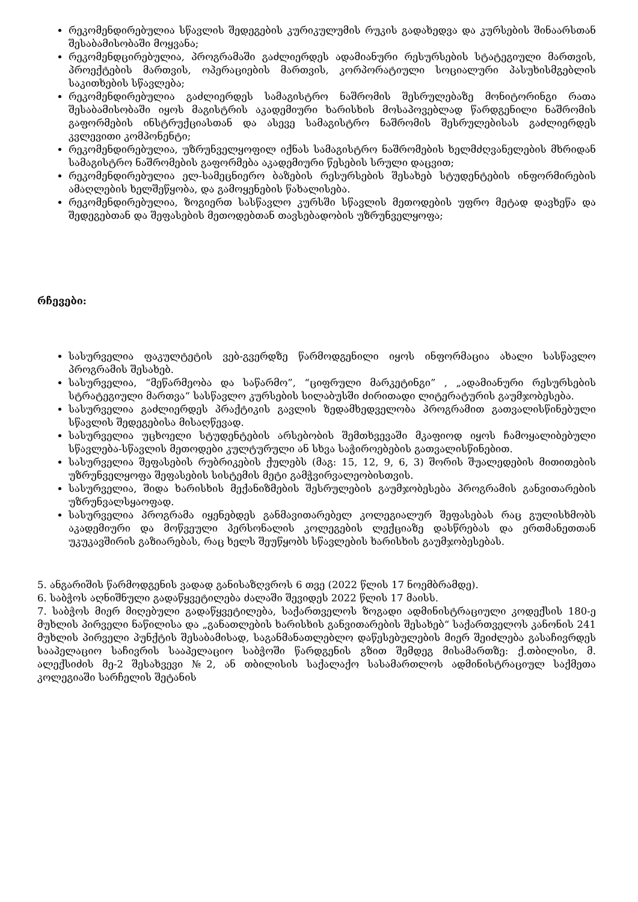რეკომენდირებულია სწავლის შედეგების კურიკულუმის რუკის გადახედვა და კურსების შინაარსთან შესაბამისობაში მოყვანა;
რეკომენდცირებულია, პროგრამაში გაძლიერდეს ადამიანური რესურსების სტატეგიული მართვის, პროექტების მართვის, ოპერაციების მართვის, კორპორატიული სოციალური პასუხისმგებლის საკითხების სწავლება;
რეკომენდირებულია გაძლიერდეს სამაგისტრო ნაშრომის შესრულებაზე მონიტორინგი რათა შესაბამისობაში იყოს მაგისტრის აკადემიური ხარისხის მოსაპოვებლად წარდგენილი ნაშრომის გაფორმების ინსტრუქციასთან და ასევე სამაგისტრო ნაშრომის შესრულებისას გაძლიერდეს კვლევითი კომპონენტი;
რეკომენდირებულია, უზრუნველყოფილ იქნას სამაგისტრო ნაშრომების ხელმძღვანელების მხრიდან სამაგისტრო ნაშრომების გაფორმება აკადემიური წესების სრული დაცვით;
რეკომენდირებულია ელ-სამეცნიერო ბაზების რესურსების შესახებ სტუდენტების ინფორმირების ამაღლების ხელშეწყობა, და გამოყენების წახალისება.
რეკომენდირებულია, ზოგიერთ სასწავლო კურსში სწავლის მეთოდების უფრო მეტად დავხეწა და შედეგებთან და შეფასების მეთოდებთან თავსებადობის უზრუნველყოფა;
რჩევები:
სასურველია ფაკულტეტის ვებ-გვერდზე წარმოდგენილი იყოს ინფორმაცია ახალი სასწავლო პროგრამის შესახებ.
სასურველია, “მეწარმეობა და საწარმო”, “ციფრული მარკეტინგი” , „ადამიანური რესურსების სტრატეგიული მართვა“ სასწავლო კურსების სილაბუსში ძირითადი ლიტერატურის გაუმჯობესება.
სასურველია გაძლიერდეს პრაქტიკის გავლის ზედამხედველობა პროგრამით გათვალისწინებული სწავლის შედეგებისა მისაღწევად.
სასურველია უცხოელი სტუდენტების არსებობის შემთხვევაში მკაფიოდ იყოს ჩამოყალიბებული სწავლება-სწავლის მეთოდები კულტურული ან სხვა საჭიროებების გათვალისწინებით.
სასურველია შეფასების რუბრიკების ქულებს (მაგ: 15, 12, 9, 6, 3) შორის შუალედების მითითების უზრუნველყოფა შეფასების სისტემის მეტი გამჭვირვალეობისთვის.
სასურველია, შიდა ხარისხის მექანიზმების შესრულების გაუმჯობესება პროგრამის განვითარების უზრუნვალსყაოფად.
სასურველია პროგრამა იყენებდეს განმავითარებელ კოლეგიალურ შეფასებას რაც გულისხმობს აკადემიური და მოწვეული პერსონალის კოლეგების ლექციაზე დასწრებას და ერთმანეთთან უკუკავშირის გაზიარებას, რაც ხელს შეუწყობს სწავლების ხარისხის გაუმჯობესებას.
5. ანგარიშის წარმოდგენის ვადად განისაზღვროს 6 თვე (2022 წლის 17 ნოემბრამდე).
6. საბჭოს აღნიშნული გადაწყვეტილება ძალაში შევიდეს 2022 წლის 17 მაისს.
7. საბჭოს მიერ მიღებული გადაწყვეტილება, საქართველოს ზოგადი ადმინისტრაციული კოდექსის 180-ე მუხლის პირველი ნაწილისა და „განათლების ხარისხის განვითარების შესახებ“ საქართველოს კანონის 241 მუხლის პირველი პუნქტის შესაბამისად, საგანმანათლებლო დაწესებულების მიერ შეიძლება გასაჩივრდეს სააპელაციო საჩივრის სააპელაციო საბჭოში წარდგენის გზით შემდეგ მისამართზე: ქ.თბილისი, მ. ალექსიძის მე-2 შესახვევი №2, ან თბილისის საქალაქო სასამართლოს ადმინისტრაციულ საქმეთა კოლეგიაში სარჩელის შეტანის